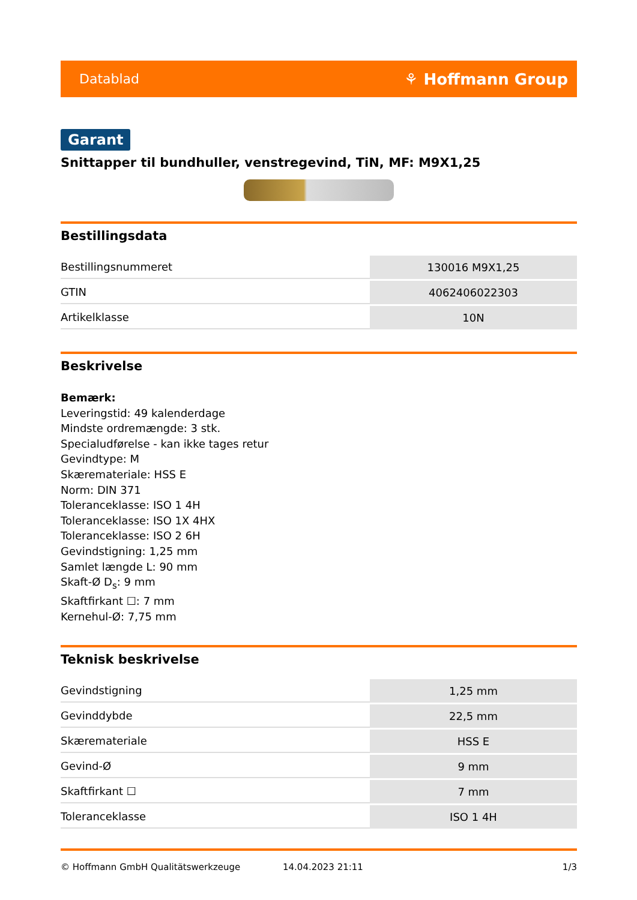Datablad ⚘ Hoffmann Group
Garant
Snittapper til bundhuller, venstregevind, TiN, MF: M9X1,25
Bestillingsdata
| Bestillingsnummeret | 130016 M9X1,25 |
| GTIN | 4062406022303 |
| Artikelklasse | 10N |
Beskrivelse
Bemærk:
Leveringstid: 49 kalenderdage
Mindste ordremængde: 3 stk.
Specialudførelse - kan ikke tages retur
Gevindtype: M
Skæremateriale: HSS E
Norm: DIN 371
Toleranceklasse: ISO 1 4H
Toleranceklasse: ISO 1X 4HX
Toleranceklasse: ISO 2 6H
Gevindstigning: 1,25 mm
Samlet længde L: 90 mm
Skaft-Ø D<sub>s</sub>: 9 mm
Skaftfirkant ☐: 7 mm
Kernehul-Ø: 7,75 mm
Teknisk beskrivelse
| Gevindstigning | 1,25 mm |
| Gevinddybde | 22,5 mm |
| Skæremateriale | HSS E |
| Gevind-Ø | 9 mm |
| Skaftfirkant ☐ | 7 mm |
| Toleranceklasse | ISO 1 4H |
© Hoffmann GmbH Qualitätswerkzeuge 14.04.2023 21:11 1/3